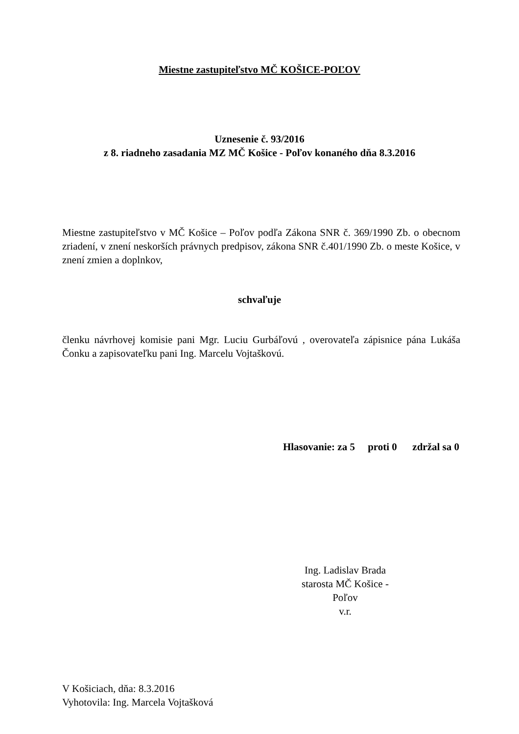Miestne zastupiteľstvo MČ KOŠICE-POĽOV
Uznesenie č. 93/2016
z 8. riadneho zasadania MZ MČ Košice - Poľov konaného dňa 8.3.2016
Miestne zastupiteľstvo v MČ Košice – Poľov podľa Zákona SNR č. 369/1990 Zb. o obecnom zriadení, v znení neskorších právnych predpisov, zákona SNR č.401/1990 Zb. o meste Košice, v znení zmien a doplnkov,
schvaľuje
členku návrhovej komisie pani Mgr. Luciu Gurbáľovú , overovateľa zápisnice pána Lukáša Čonku a zapisovateľku pani Ing. Marcelu Vojtaškovú.
Hlasovanie: za 5 proti 0 zdržal sa 0
Ing. Ladislav Brada
starosta MČ Košice - Poľov
v.r.
V Košiciach, dňa: 8.3.2016
Vyhotovila: Ing. Marcela Vojtašková